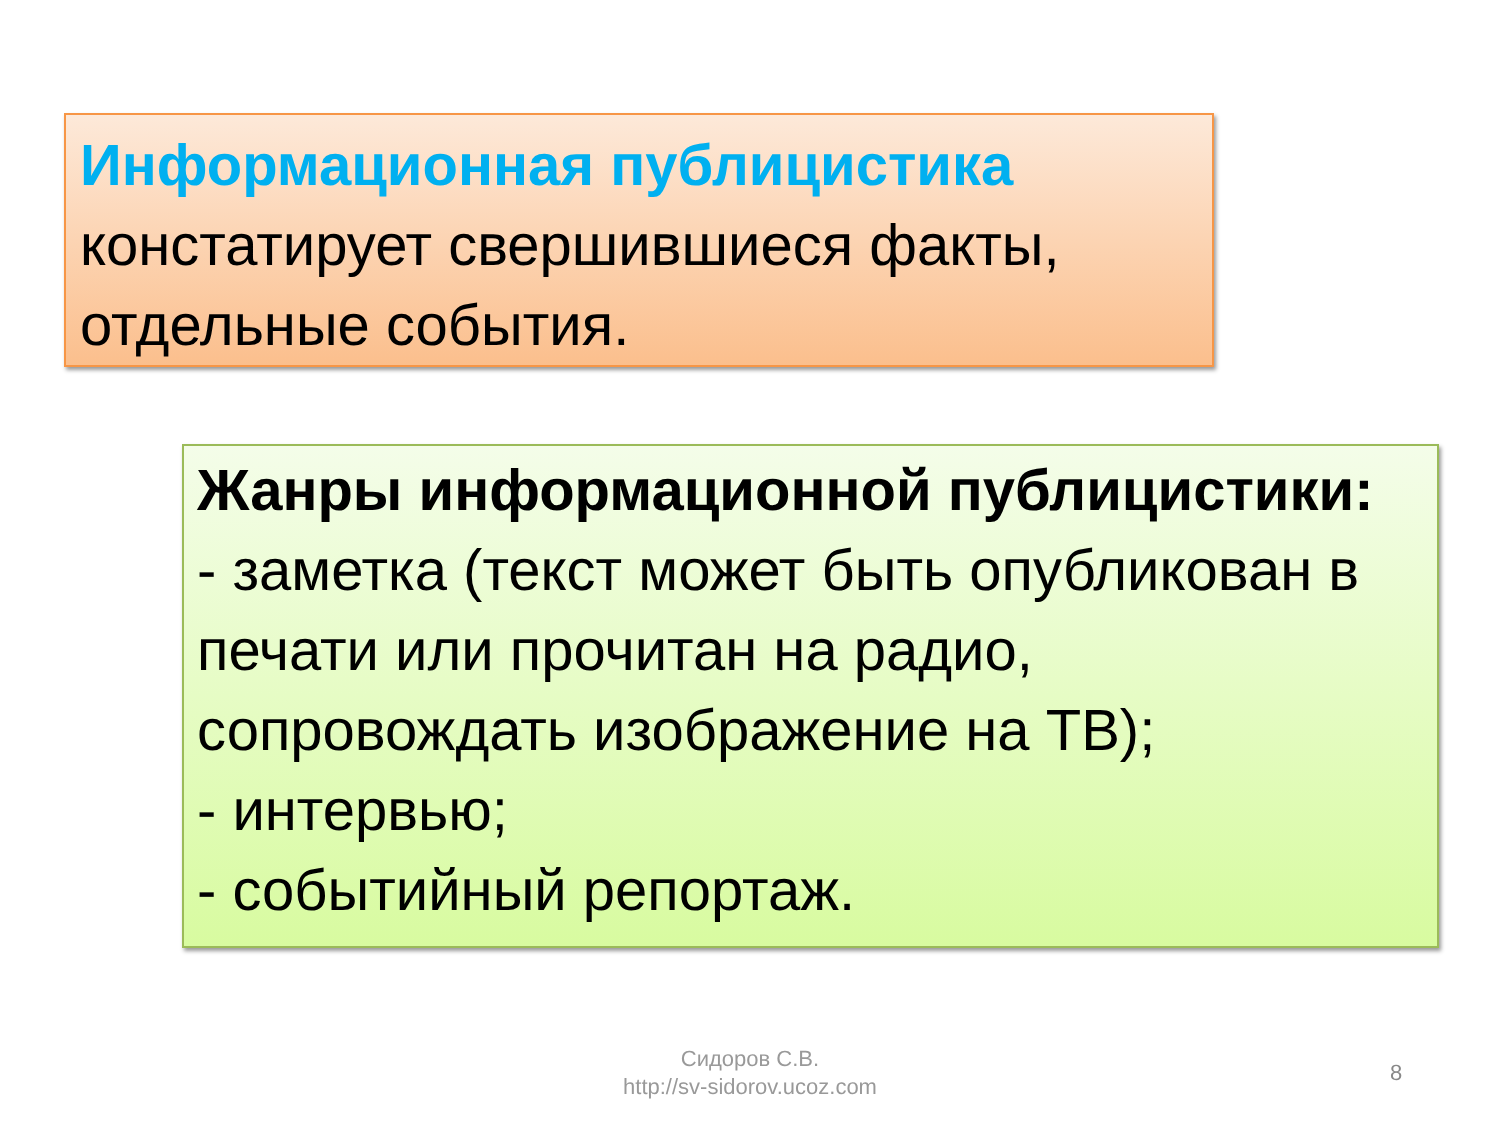Информационная публицистика
констатирует свершившиеся факты, отдельные события.
Жанры информационной публицистики:
- заметка (текст может быть опубликован в печати или прочитан на радио, сопровождать изображение на ТВ);
- интервью;
- событийный репортаж.
Сидоров С.В.
http://sv-sidorov.ucoz.com
8